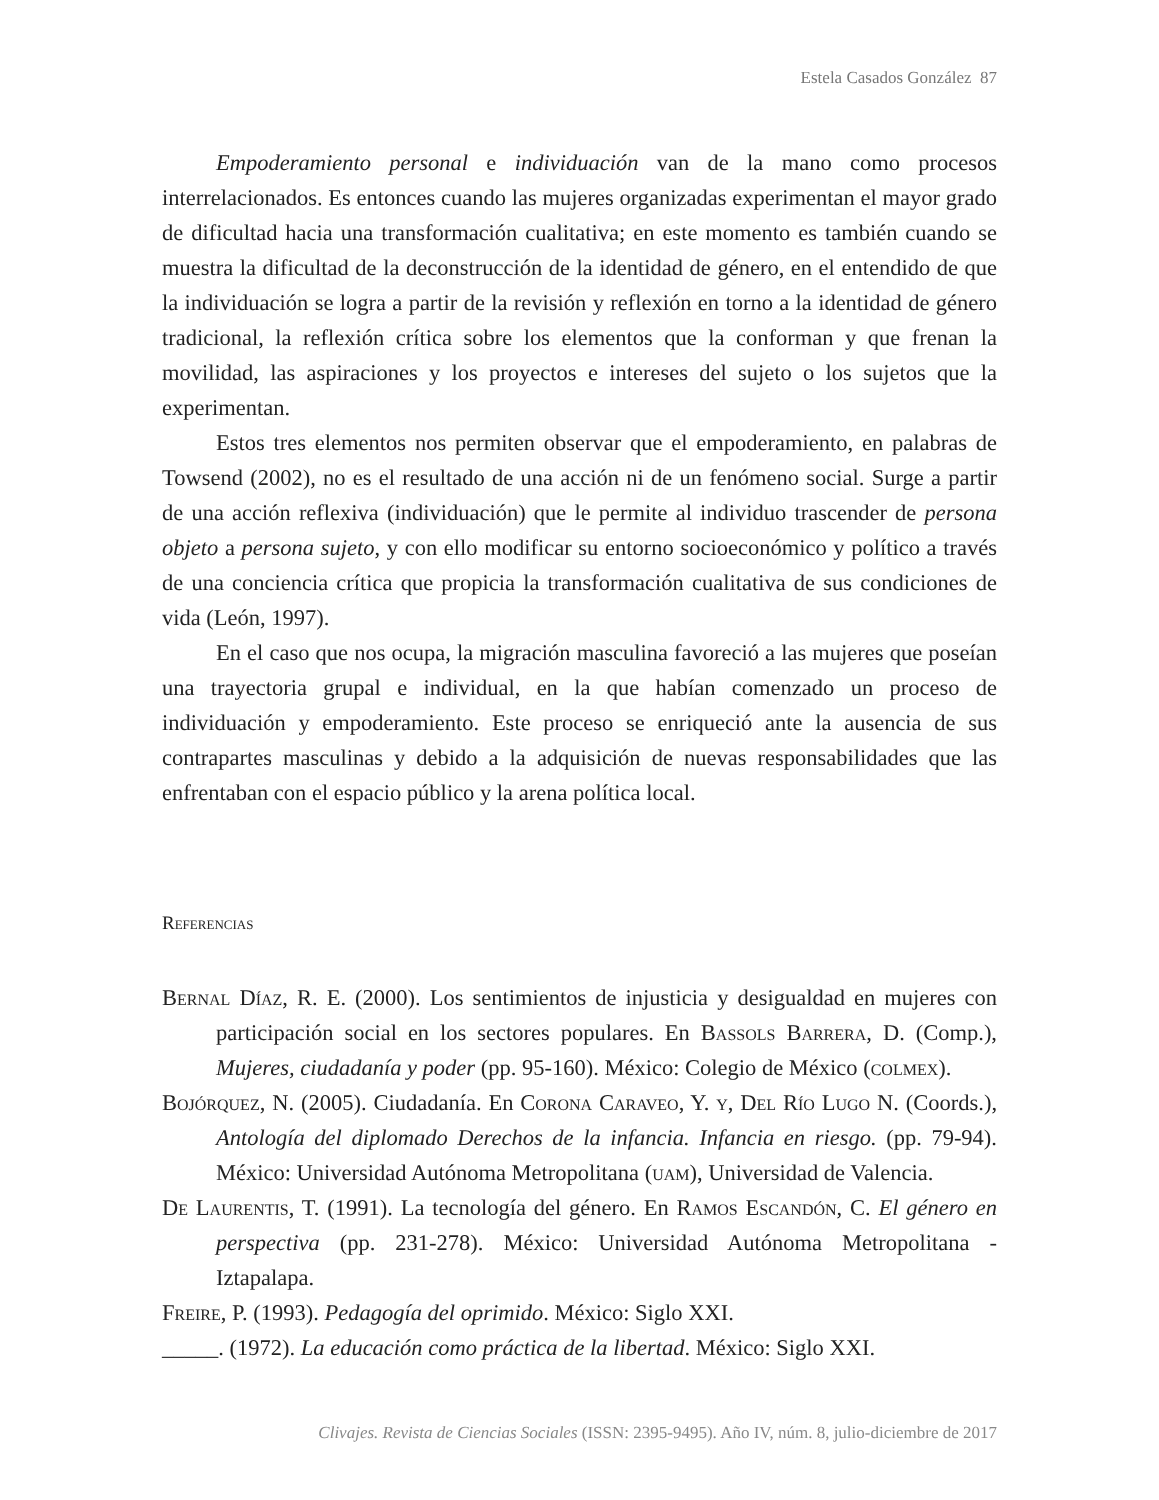Estela Casados González 87
Empoderamiento personal e individuación van de la mano como procesos interrelacionados. Es entonces cuando las mujeres organizadas experimentan el mayor grado de dificultad hacia una transformación cualitativa; en este momento es también cuando se muestra la dificultad de la deconstrucción de la identidad de género, en el entendido de que la individuación se logra a partir de la revisión y reflexión en torno a la identidad de género tradicional, la reflexión crítica sobre los elementos que la conforman y que frenan la movilidad, las aspiraciones y los proyectos e intereses del sujeto o los sujetos que la experimentan.
Estos tres elementos nos permiten observar que el empoderamiento, en palabras de Towsend (2002), no es el resultado de una acción ni de un fenómeno social. Surge a partir de una acción reflexiva (individuación) que le permite al individuo trascender de persona objeto a persona sujeto, y con ello modificar su entorno socioeconómico y político a través de una conciencia crítica que propicia la transformación cualitativa de sus condiciones de vida (León, 1997).
En el caso que nos ocupa, la migración masculina favoreció a las mujeres que poseían una trayectoria grupal e individual, en la que habían comenzado un proceso de individuación y empoderamiento. Este proceso se enriqueció ante la ausencia de sus contrapartes masculinas y debido a la adquisición de nuevas responsabilidades que las enfrentaban con el espacio público y la arena política local.
Referencias
Bernal Díaz, R. E. (2000). Los sentimientos de injusticia y desigualdad en mujeres con participación social en los sectores populares. En Bassols Barrera, D. (Comp.), Mujeres, ciudadanía y poder (pp. 95-160). México: Colegio de México (colmex).
Bojórquez, N. (2005). Ciudadanía. En Corona Caraveo, Y. y, Del Río Lugo N. (Coords.), Antología del diplomado Derechos de la infancia. Infancia en riesgo. (pp. 79-94). México: Universidad Autónoma Metropolitana (uam), Universidad de Valencia.
De Laurentis, T. (1991). La tecnología del género. En Ramos Escandón, C. El género en perspectiva (pp. 231-278). México: Universidad Autónoma Metropolitana - Iztapalapa.
Freire, P. (1993). Pedagogía del oprimido. México: Siglo XXI.
_____. (1972). La educación como práctica de la libertad. México: Siglo XXI.
Clivajes. Revista de Ciencias Sociales (ISSN: 2395-9495). Año IV, núm. 8, julio-diciembre de 2017